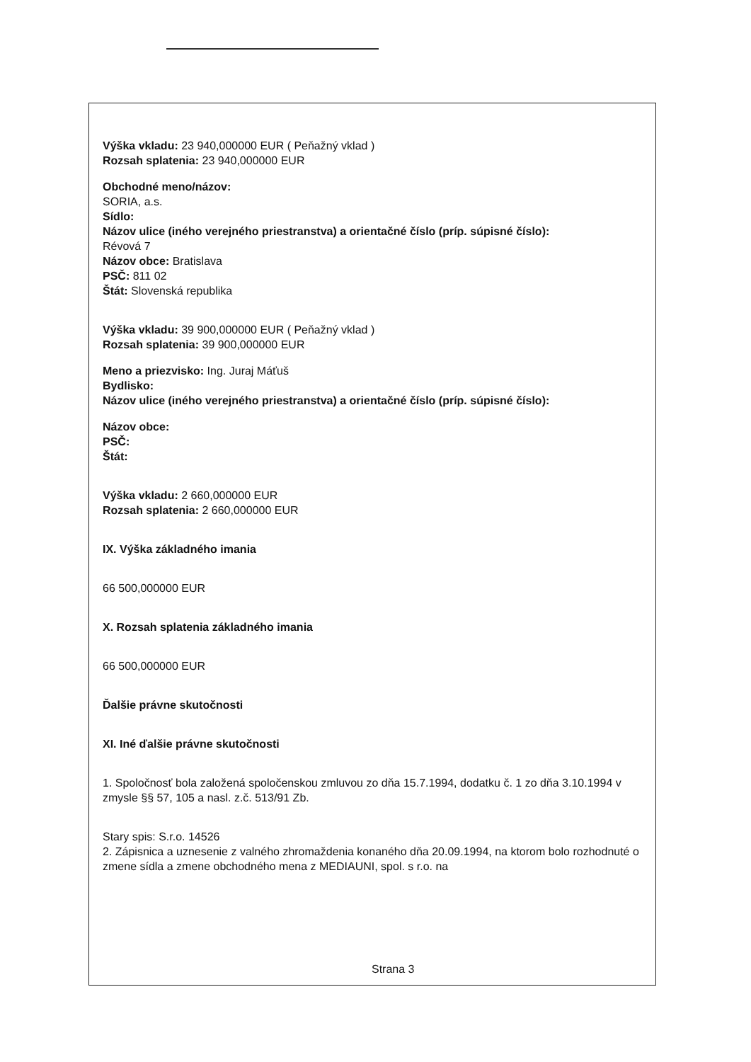Výška vkladu: 23 940,000000 EUR ( Peňažný vklad )
Rozsah splatenia: 23 940,000000 EUR
Obchodné meno/názov:
SORIA, a.s.
Sídlo:
Názov ulice (iného verejného priestranstva) a orientačné číslo (príp. súpisné číslo):
Révová 7
Názov obce: Bratislava
PSČ: 811 02
Štát: Slovenská republika
Výška vkladu: 39 900,000000 EUR ( Peňažný vklad )
Rozsah splatenia: 39 900,000000 EUR
Meno a priezvisko: Ing. Juraj Máťuš
Bydlisko:
Názov ulice (iného verejného priestranstva) a orientačné číslo (príp. súpisné číslo):
Názov obce:
PSČ:
Štát:
Výška vkladu: 2 660,000000 EUR
Rozsah splatenia: 2 660,000000 EUR
IX. Výška základného imania
66 500,000000 EUR
X. Rozsah splatenia základného imania
66 500,000000 EUR
Ďalšie právne skutočnosti
XI. Iné ďalšie právne skutočnosti
1. Spoločnosť bola založená spoločenskou zmluvou zo dňa 15.7.1994, dodatku č. 1 zo dňa 3.10.1994 v zmysle §§ 57, 105 a nasl. z.č. 513/91 Zb.
Stary spis: S.r.o. 14526
2. Zápisnica a uznesenie z valného zhromaždenia konaného dňa 20.09.1994, na ktorom bolo rozhodnuté o zmene sídla a zmene obchodného mena z MEDIAUNI, spol. s r.o. na
Strana 3